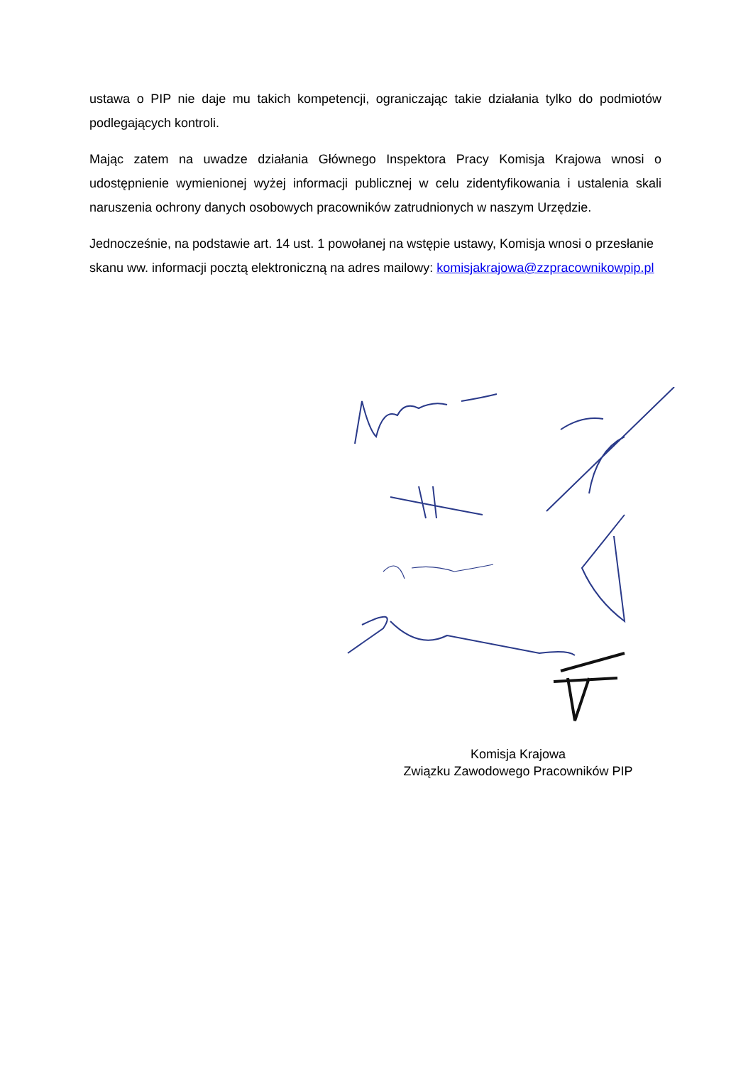ustawa o PIP nie daje mu takich kompetencji, ograniczając takie działania tylko do podmiotów podlegających kontroli.
Mając zatem na uwadze działania Głównego Inspektora Pracy Komisja Krajowa wnosi o udostępnienie wymienionej wyżej informacji publicznej w celu zidentyfikowania i ustalenia skali naruszenia ochrony danych osobowych pracowników zatrudnionych w naszym Urzędzie.
Jednocześnie, na podstawie art. 14 ust. 1 powołanej na wstępie ustawy, Komisja wnosi o przesłanie skanu ww. informacji pocztą elektroniczną na adres mailowy: komisjakrajowa@zzpracownikowpip.pl
Komisja Krajowa
Związku Zawodowego Pracowników PIP